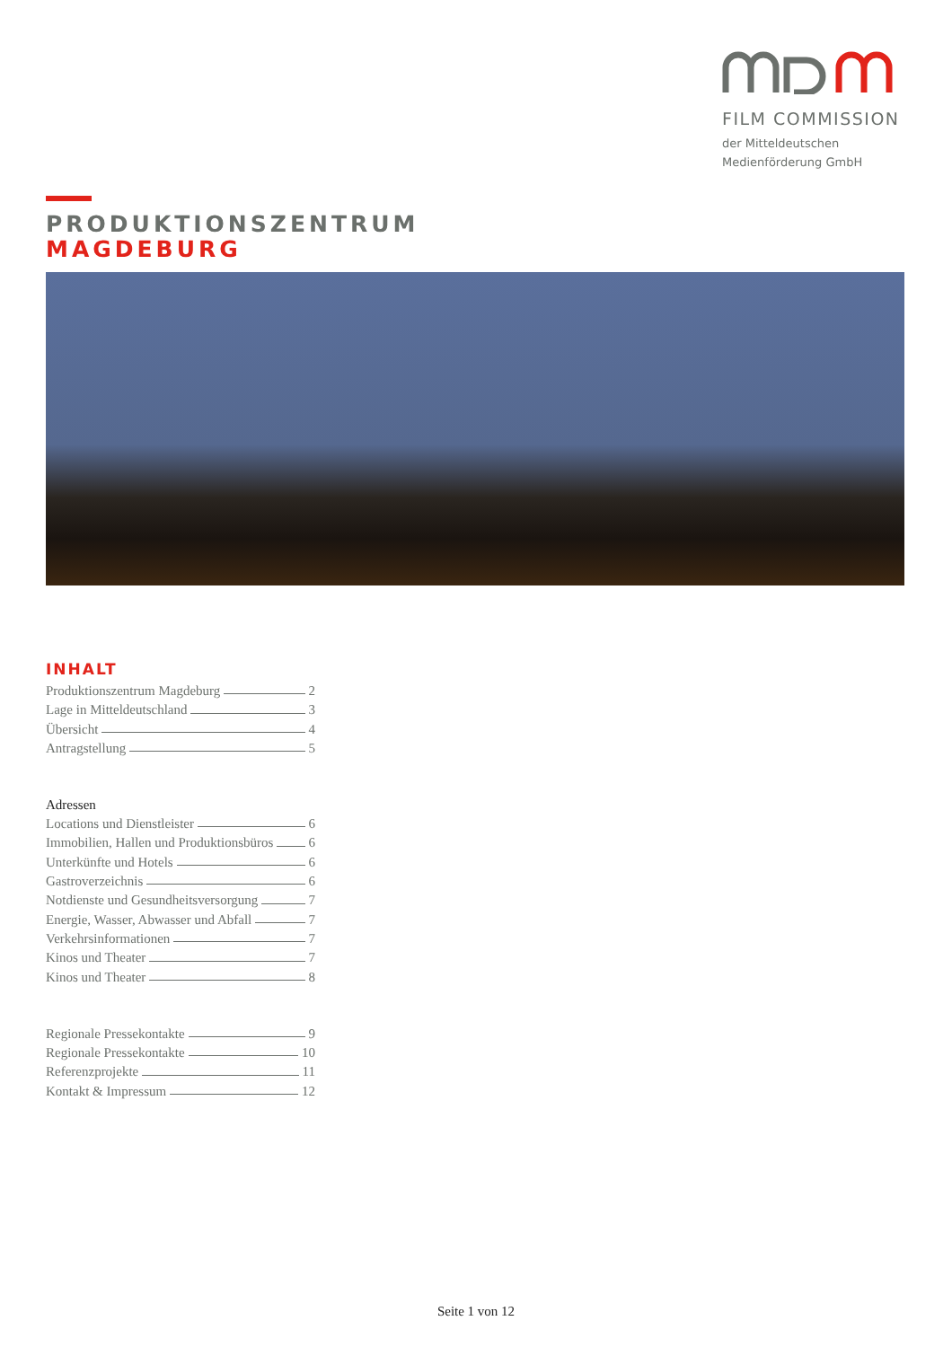FILM COMMISSION
der Mitteldeutschen
Medienförderung GmbH
PRODUKTIONSZENTRUM
MAGDEBURG
INHALT
Produktionszentrum Magdeburg 2
Lage in Mitteldeutschland 3
Übersicht 4
Antragstellung 5
Adressen
Locations und Dienstleister 6
Immobilien, Hallen und Produktionsbüros 6
Unterkünfte und Hotels 6
Gastroverzeichnis 6
Notdienste und Gesundheitsversorgung 7
Energie, Wasser, Abwasser und Abfall 7
Verkehrsinformationen 7
Kinos und Theater 7
Kinos und Theater 8
Regionale Pressekontakte 9
Regionale Pressekontakte 10
Referenzprojekte 11
Kontakt & Impressum 12
Seite 1 von 12